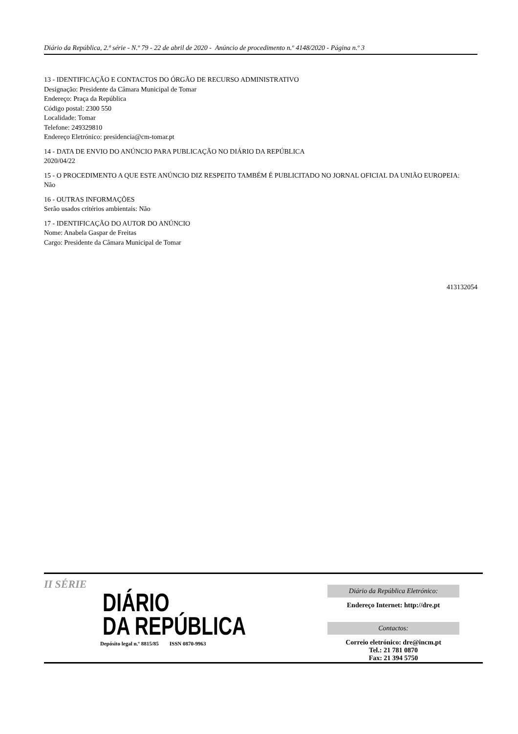Diário da República, 2.ª série - N.º 79 - 22 de abril de 2020 - Anúncio de procedimento n.º 4148/2020 - Página n.º 3
13 - IDENTIFICAÇÃO E CONTACTOS DO ÓRGÃO DE RECURSO ADMINISTRATIVO
Designação: Presidente da Câmara Municipal de Tomar
Endereço: Praça da República
Código postal: 2300 550
Localidade: Tomar
Telefone: 249329810
Endereço Eletrónico: presidencia@cm-tomar.pt
14 - DATA DE ENVIO DO ANÚNCIO PARA PUBLICAÇÃO NO DIÁRIO DA REPÚBLICA
2020/04/22
15 - O PROCEDIMENTO A QUE ESTE ANÚNCIO DIZ RESPEITO TAMBÉM É PUBLICITADO NO JORNAL OFICIAL DA UNIÃO EUROPEIA:
Não
16 - OUTRAS INFORMAÇÕES
Serão usados critérios ambientais: Não
17 - IDENTIFICAÇÃO DO AUTOR DO ANÚNCIO
Nome: Anabela Gaspar de Freitas
Cargo: Presidente da Câmara Municipal de Tomar
413132054
II SÉRIE
DIÁRIO
DA REPÚBLICA
Depósito legal n.º 8815/85 ISSN 0870-9963
Diário da República Eletrónico:
Endereço Internet: http://dre.pt
Contactos:
Correio eletrónico: dre@incm.pt
Tel.: 21 781 0870
Fax: 21 394 5750